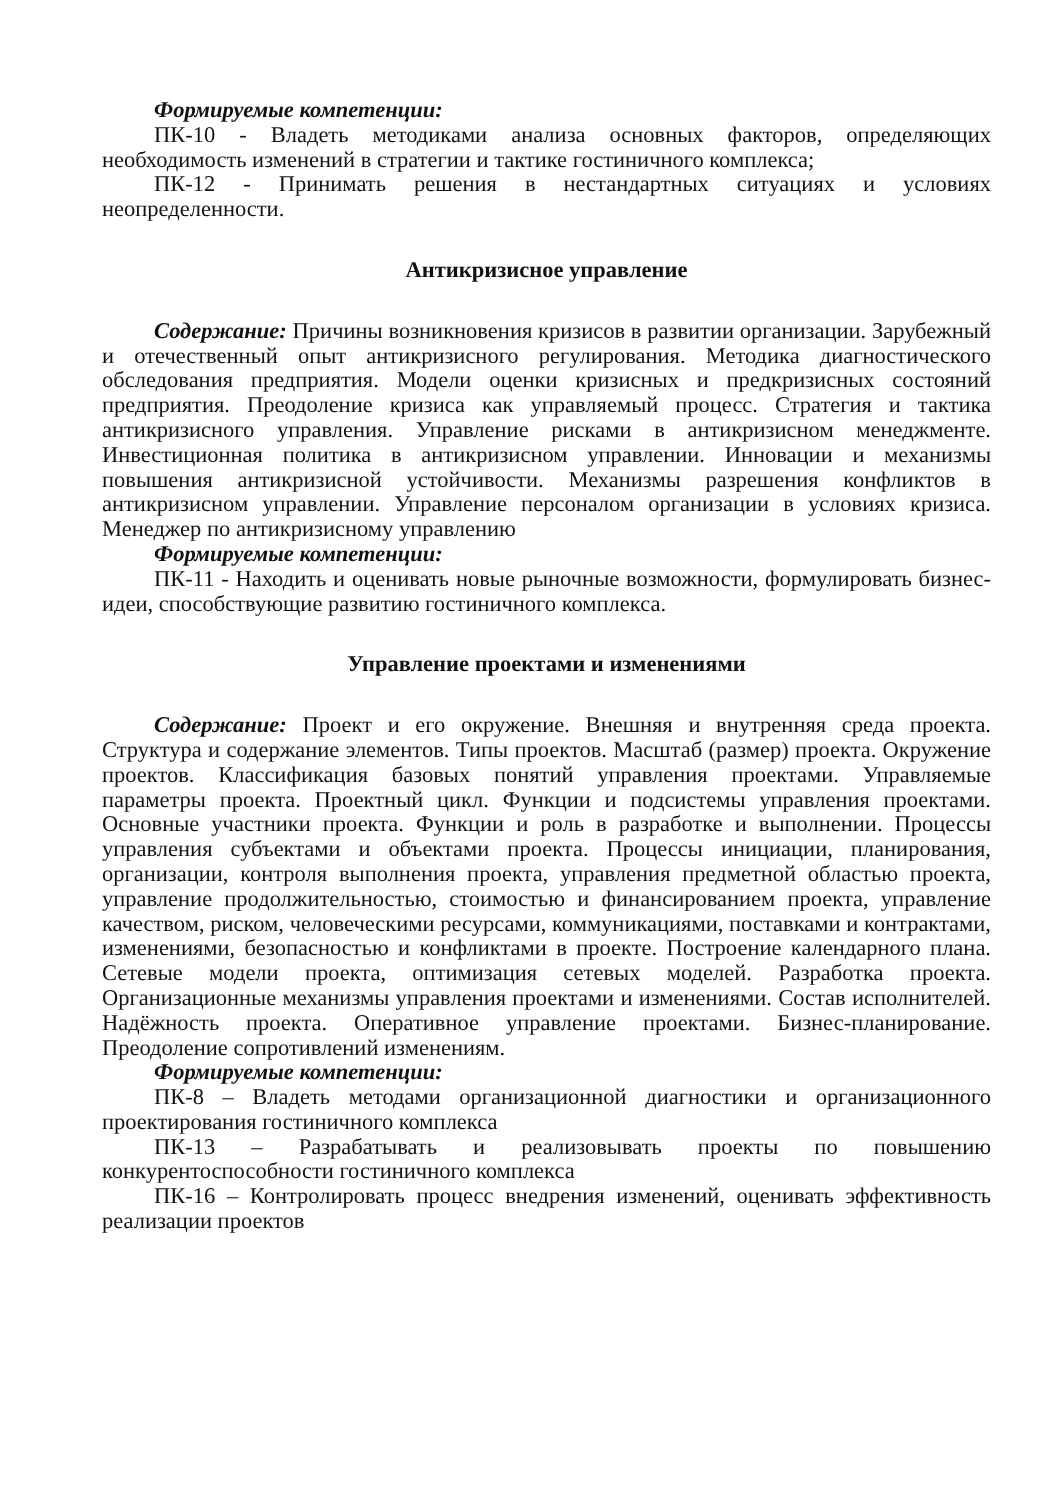Формируемые компетенции:
ПК-10 - Владеть методиками анализа основных факторов, определяющих необходимость изменений в стратегии и тактике гостиничного комплекса;
ПК-12 - Принимать решения в нестандартных ситуациях и условиях неопределенности.
Антикризисное управление
Содержание: Причины возникновения кризисов в развитии организации. Зарубежный и отечественный опыт антикризисного регулирования. Методика диагностического обследования предприятия. Модели оценки кризисных и предкризисных состояний предприятия. Преодоление кризиса как управляемый процесс. Стратегия и тактика антикризисного управления. Управление рисками в антикризисном менеджменте. Инвестиционная политика в антикризисном управлении. Инновации и механизмы повышения антикризисной устойчивости. Механизмы разрешения конфликтов в антикризисном управлении. Управление персоналом организации в условиях кризиса. Менеджер по антикризисному управлению
Формируемые компетенции:
ПК-11 - Находить и оценивать новые рыночные возможности, формулировать бизнес-идеи, способствующие развитию гостиничного комплекса.
Управление проектами и изменениями
Содержание: Проект и его окружение. Внешняя и внутренняя среда проекта. Структура и содержание элементов. Типы проектов. Масштаб (размер) проекта. Окружение проектов. Классификация базовых понятий управления проектами. Управляемые параметры проекта. Проектный цикл. Функции и подсистемы управления проектами. Основные участники проекта. Функции и роль в разработке и выполнении. Процессы управления субъектами и объектами проекта. Процессы инициации, планирования, организации, контроля выполнения проекта, управления предметной областью проекта, управление продолжительностью, стоимостью и финансированием проекта, управление качеством, риском, человеческими ресурсами, коммуникациями, поставками и контрактами, изменениями, безопасностью и конфликтами в проекте. Построение календарного плана. Сетевые модели проекта, оптимизация сетевых моделей. Разработка проекта. Организационные механизмы управления проектами и изменениями. Состав исполнителей. Надёжность проекта. Оперативное управление проектами. Бизнес-планирование. Преодоление сопротивлений изменениям.
Формируемые компетенции:
ПК-8 – Владеть методами организационной диагностики и организационного проектирования гостиничного комплекса
ПК-13 – Разрабатывать и реализовывать проекты по повышению конкурентоспособности гостиничного комплекса
ПК-16 – Контролировать процесс внедрения изменений, оценивать эффективность реализации проектов